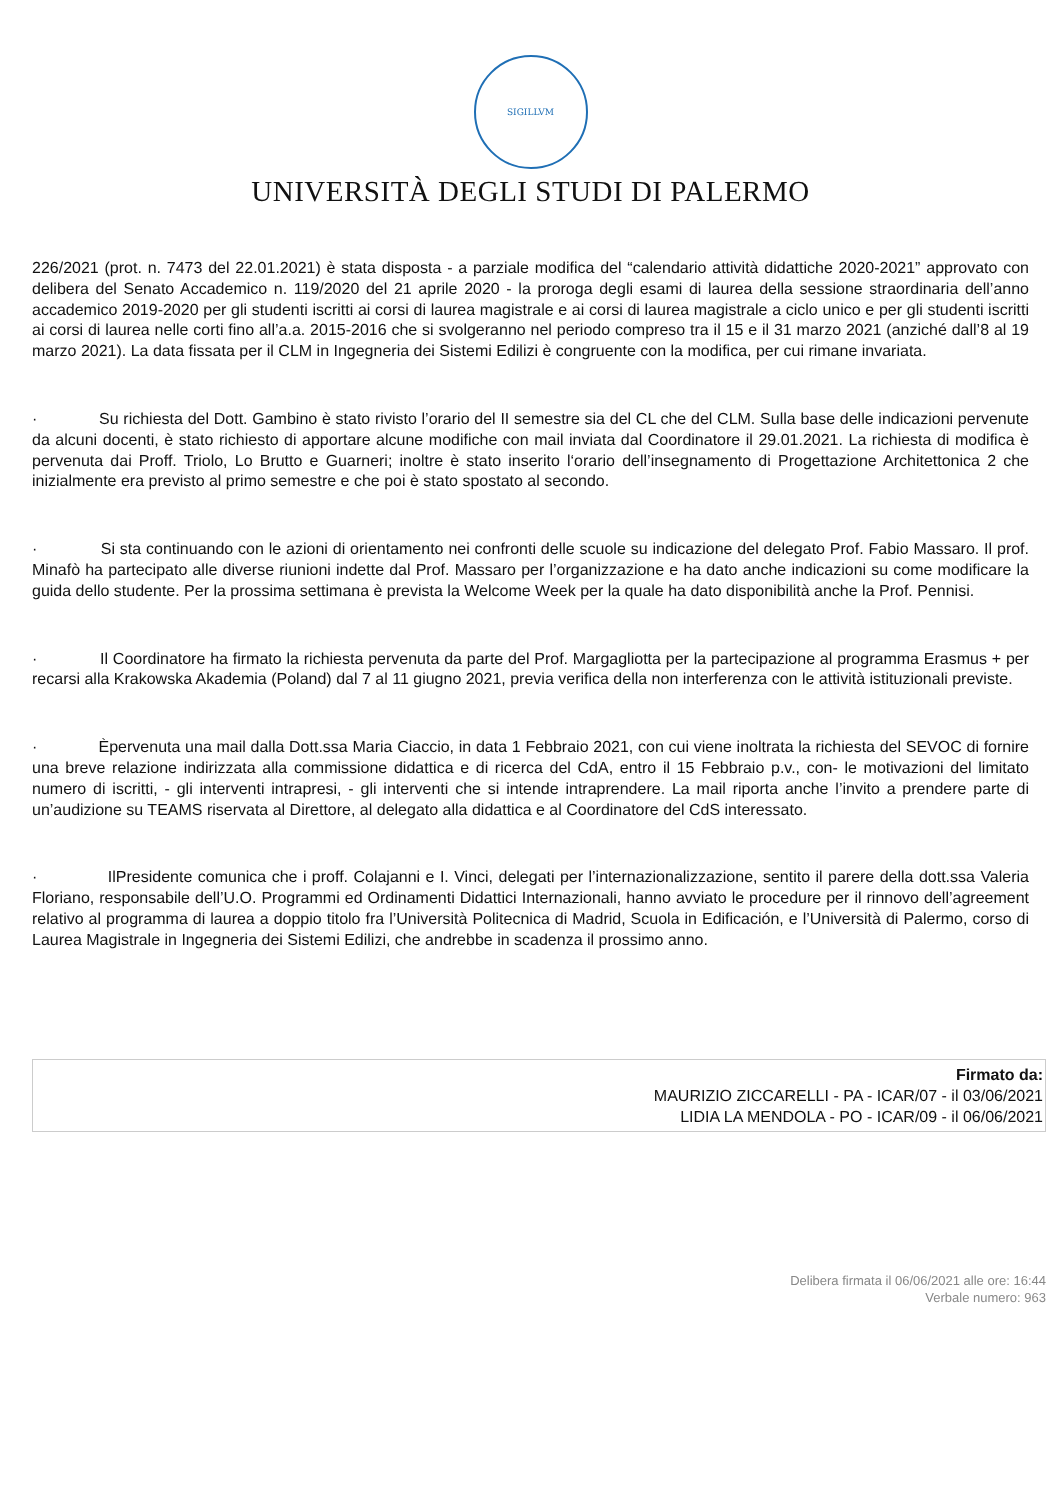SIGILLVM
UNIVERSITÀ DEGLI STUDI DI PALERMO
226/2021 (prot. n. 7473 del 22.01.2021) è stata disposta - a parziale modifica del “calendario attività didattiche 2020-2021” approvato con delibera del Senato Accademico n. 119/2020 del 21 aprile 2020 - la proroga degli esami di laurea della sessione straordinaria dell’anno accademico 2019-2020 per gli studenti iscritti ai corsi di laurea magistrale e ai corsi di laurea magistrale a ciclo unico e per gli studenti iscritti ai corsi di laurea nelle corti fino all’a.a. 2015-2016 che si svolgeranno nel periodo compreso tra il 15 e il 31 marzo 2021 (anziché dall’8 al 19 marzo 2021). La data fissata per il CLM in Ingegneria dei Sistemi Edilizi è congruente con la modifica, per cui rimane invariata.
· Su richiesta del Dott. Gambino è stato rivisto l’orario del II semestre sia del CL che del CLM. Sulla base delle indicazioni pervenute da alcuni docenti, è stato richiesto di apportare alcune modifiche con mail inviata dal Coordinatore il 29.01.2021. La richiesta di modifica è pervenuta dai Proff. Triolo, Lo Brutto e Guarneri; inoltre è stato inserito l‘orario dell’insegnamento di Progettazione Architettonica 2 che inizialmente era previsto al primo semestre e che poi è stato spostato al secondo.
· Si sta continuando con le azioni di orientamento nei confronti delle scuole su indicazione del delegato Prof. Fabio Massaro. Il prof. Minafò ha partecipato alle diverse riunioni indette dal Prof. Massaro per l’organizzazione e ha dato anche indicazioni su come modificare la guida dello studente. Per la prossima settimana è prevista la Welcome Week per la quale ha dato disponibilità anche la Prof. Pennisi.
· Il Coordinatore ha firmato la richiesta pervenuta da parte del Prof. Margagliotta per la partecipazione al programma Erasmus + per recarsi alla Krakowska Akademia (Poland) dal 7 al 11 giugno 2021, previa verifica della non interferenza con le attività istituzionali previste.
· Èpervenuta una mail dalla Dott.ssa Maria Ciaccio, in data 1 Febbraio 2021, con cui viene inoltrata la richiesta del SEVOC di fornire una breve relazione indirizzata alla commissione didattica e di ricerca del CdA, entro il 15 Febbraio p.v., con- le motivazioni del limitato numero di iscritti, - gli interventi intrapresi, - gli interventi che si intende intraprendere. La mail riporta anche l’invito a prendere parte di un’audizione su TEAMS riservata al Direttore, al delegato alla didattica e al Coordinatore del CdS interessato.
· IlPresidente comunica che i proff. Colajanni e I. Vinci, delegati per l’internazionalizzazione, sentito il parere della dott.ssa Valeria Floriano, responsabile dell’U.O. Programmi ed Ordinamenti Didattici Internazionali, hanno avviato le procedure per il rinnovo dell’agreement relativo al programma di laurea a doppio titolo fra l’Università Politecnica di Madrid, Scuola in Edificación, e l’Università di Palermo, corso di Laurea Magistrale in Ingegneria dei Sistemi Edilizi, che andrebbe in scadenza il prossimo anno.
Firmato da:
MAURIZIO ZICCARELLI - PA - ICAR/07 - il 03/06/2021
LIDIA LA MENDOLA - PO - ICAR/09 - il 06/06/2021
Delibera firmata il 06/06/2021 alle ore: 16:44
Verbale numero: 963